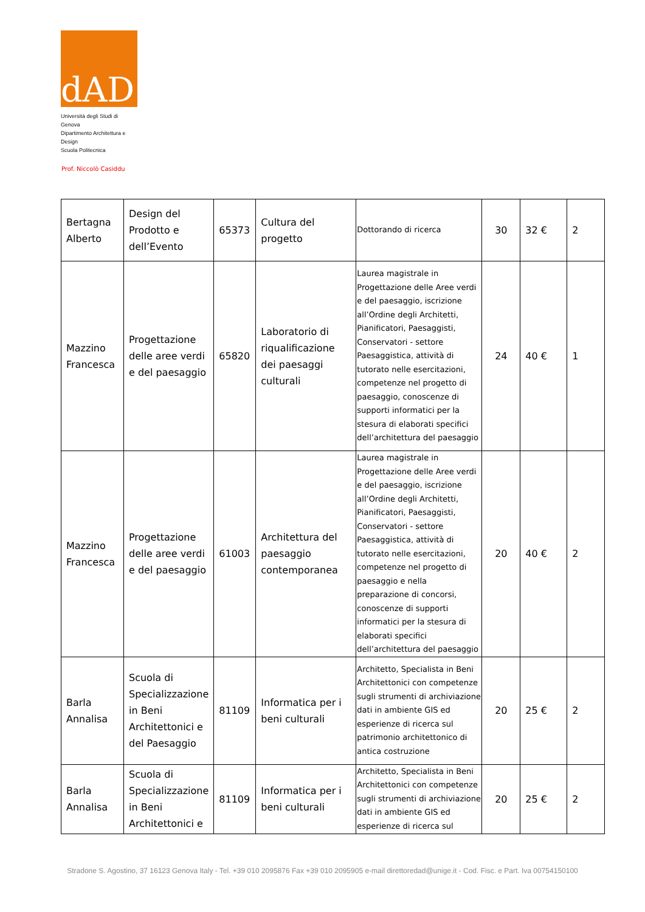dAD
Università degli Studi di Genova
Dipartimento Architettura e Design
Scuola Politecnica
Prof. Niccolò Casiddu
| Bertagna Alberto | Design del Prodotto e dell’Evento | 65373 | Cultura del progetto | Dottorando di ricerca | 30 | 32 € | 2 |
| Mazzino Francesca | Progettazione delle aree verdi e del paesaggio | 65820 | Laboratorio di riqualificazione dei paesaggi culturali | Laurea magistrale in Progettazione delle Aree verdi e del paesaggio, iscrizione all’Ordine degli Architetti, Pianificatori, Paesaggisti, Conservatori - settore Paesaggistica, attività di tutorato nelle esercitazioni, competenze nel progetto di paesaggio, conoscenze di supporti informatici per la stesura di elaborati specifici dell’architettura del paesaggio | 24 | 40 € | 1 |
| Mazzino Francesca | Progettazione delle aree verdi e del paesaggio | 61003 | Architettura del paesaggio contemporanea | Laurea magistrale in Progettazione delle Aree verdi e del paesaggio, iscrizione all’Ordine degli Architetti, Pianificatori, Paesaggisti, Conservatori - settore Paesaggistica, attività di tutorato nelle esercitazioni, competenze nel progetto di paesaggio e nella preparazione di concorsi, conoscenze di supporti informatici per la stesura di elaborati specifici dell’architettura del paesaggio | 20 | 40 € | 2 |
| Barla Annalisa | Scuola di Specializzazione in Beni Architettonici e del Paesaggio | 81109 | Informatica per i beni culturali | Architetto, Specialista in Beni Architettonici con competenze sugli strumenti di archiviazione dati in ambiente GIS ed esperienze di ricerca sul patrimonio architettonico di antica costruzione | 20 | 25 € | 2 |
| Barla Annalisa | Scuola di Specializzazione in Beni Architettonici e | 81109 | Informatica per i beni culturali | Architetto, Specialista in Beni Architettonici con competenze sugli strumenti di archiviazione dati in ambiente GIS ed esperienze di ricerca sul | 20 | 25 € | 2 |
Stradone S. Agostino, 37 16123 Genova Italy - Tel. +39 010 2095876 Fax +39 010 2095905 e-mail direttoredad@unige.it - Cod. Fisc. e Part. Iva 00754150100